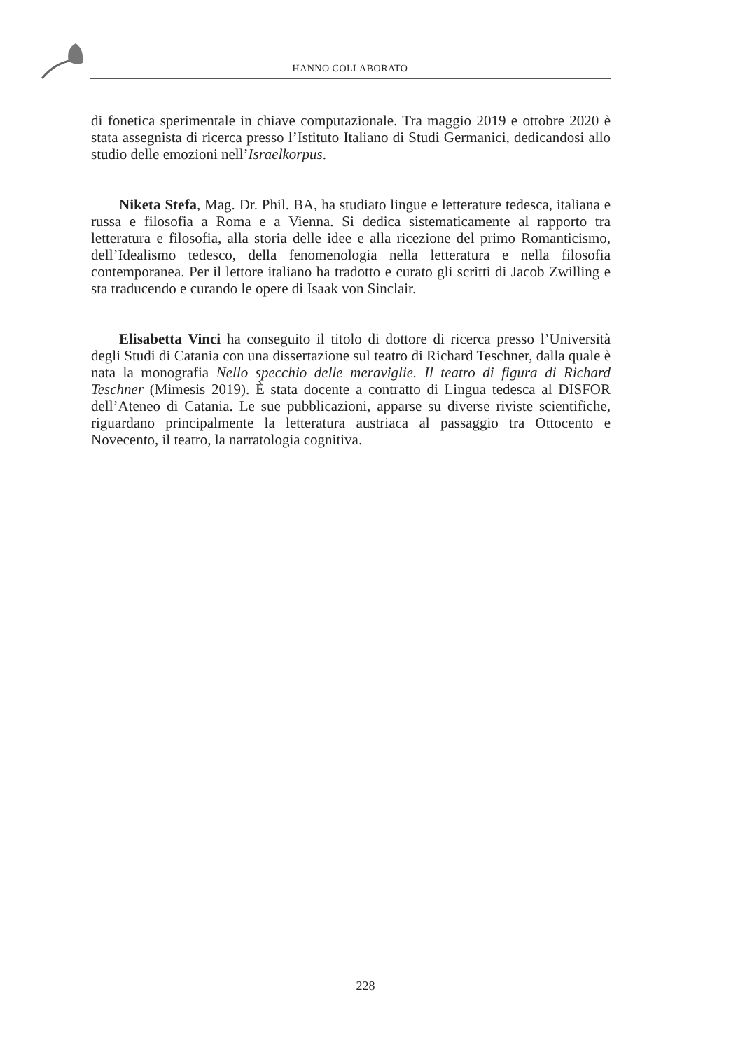HANNO COLLABORATO
di fonetica sperimentale in chiave computazionale. Tra maggio 2019 e ottobre 2020 è stata assegnista di ricerca presso l’Istituto Italiano di Studi Germanici, dedicandosi allo studio delle emozioni nell’Israelkorpus.
Niketa Stefa, Mag. Dr. Phil. BA, ha studiato lingue e letterature tedesca, italiana e russa e filosofia a Roma e a Vienna. Si dedica sistematicamente al rapporto tra letteratura e filosofia, alla storia delle idee e alla ricezione del primo Romanticismo, dell’Idealismo tedesco, della fenomenologia nella letteratura e nella filosofia contemporanea. Per il lettore italiano ha tradotto e curato gli scritti di Jacob Zwilling e sta traducendo e curando le opere di Isaak von Sinclair.
Elisabetta Vinci ha conseguito il titolo di dottore di ricerca presso l’Università degli Studi di Catania con una dissertazione sul teatro di Richard Teschner, dalla quale è nata la monografia Nello specchio delle meraviglie. Il teatro di figura di Richard Teschner (Mimesis 2019). È stata docente a contratto di Lingua tedesca al DISFOR dell’Ateneo di Catania. Le sue pubblicazioni, apparse su diverse riviste scientifiche, riguardano principalmente la letteratura austriaca al passaggio tra Ottocento e Novecento, il teatro, la narratologia cognitiva.
228